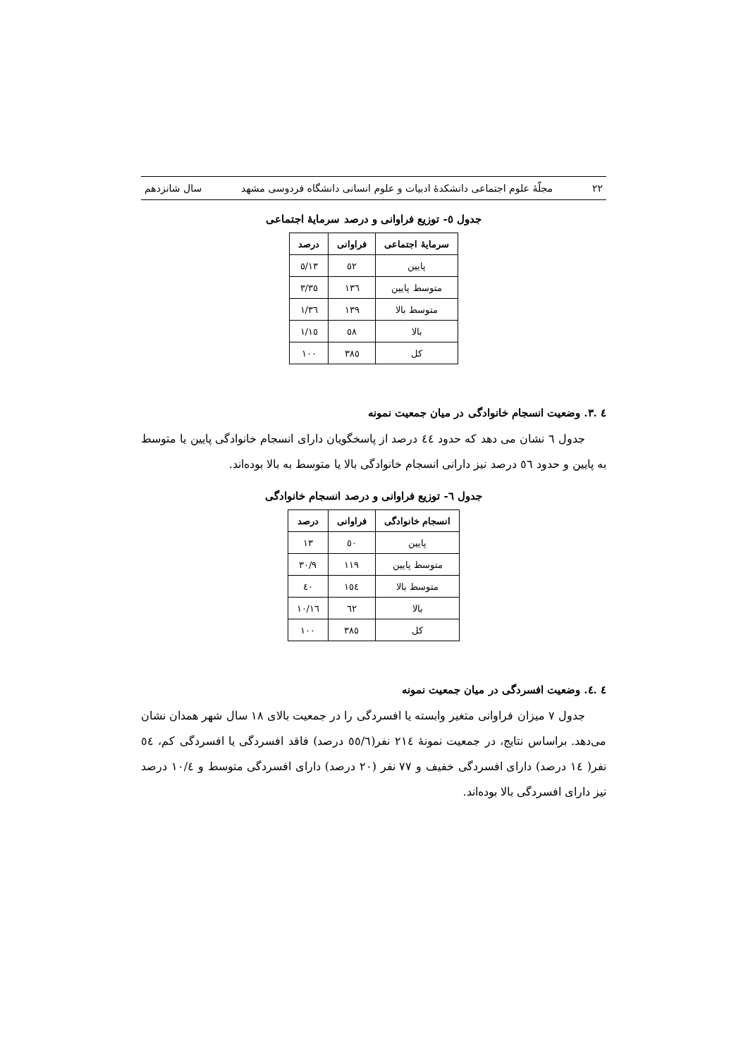۲۲ مجلّهٔ علوم اجتماعی دانشکدهٔ ادبیات و علوم انسانی دانشگاه فردوسی مشهد سال شانزدهم
جدول ٥- توزیع فراوانی و درصد سرمایهٔ اجتماعی
| سرمایهٔ اجتماعی | فراوانی | درصد |
| --- | --- | --- |
| پایین | ٥۲ | ۱۳/٥ |
| متوسط پایین | ۱۳٦ | ۳٥/۳ |
| متوسط بالا | ۱۳۹ | ۳٦/۱ |
| بالا | ٥۸ | ۱٥/۱ |
| کل | ۳۸٥ | ۱۰۰ |
٤ .۳. وضعیت انسجام خانوادگی در میان جمعیت نمونه
جدول ٦ نشان می دهد که حدود ٤٤ درصد از پاسخگویان دارای انسجام خانوادگی پایین یا متوسط به پایین و حدود ٥٦ درصد نیز دارانی انسجام خانوادگی بالا یا متوسط به بالا بوده‌اند.
جدول ٦- توزیع فراوانی و درصد انسجام خانوادگی
| انسجام خانوادگی | فراوانی | درصد |
| --- | --- | --- |
| پایین | ٥۰ | ۱۳ |
| متوسط پایین | ۱۱۹ | ۳۰/۹ |
| متوسط بالا | ۱٥٤ | ٤۰ |
| بالا | ٦۲ | ۱٦/۱۰ |
| کل | ۳۸٥ | ۱۰۰ |
٤ .٤. وضعیت افسردگی در میان جمعیت نمونه
جدول ۷ میزان فراوانی متغیر وابسته یا افسردگی را در جمعیت بالای ۱۸ سال شهر همدان نشان می‌دهد. براساس نتایج، در جمعیت نمونهٔ ۲۱٤ نفر(٥٥/٦ درصد) فاقد افسردگی یا افسردگی کم، ٥٤ نفر( ۱٤ درصد) دارای افسردگی خفیف و ۷۷ نفر (۲۰ درصد) دارای افسردگی متوسط و ۱۰/٤ درصد نیز دارای افسردگی بالا بوده‌اند.